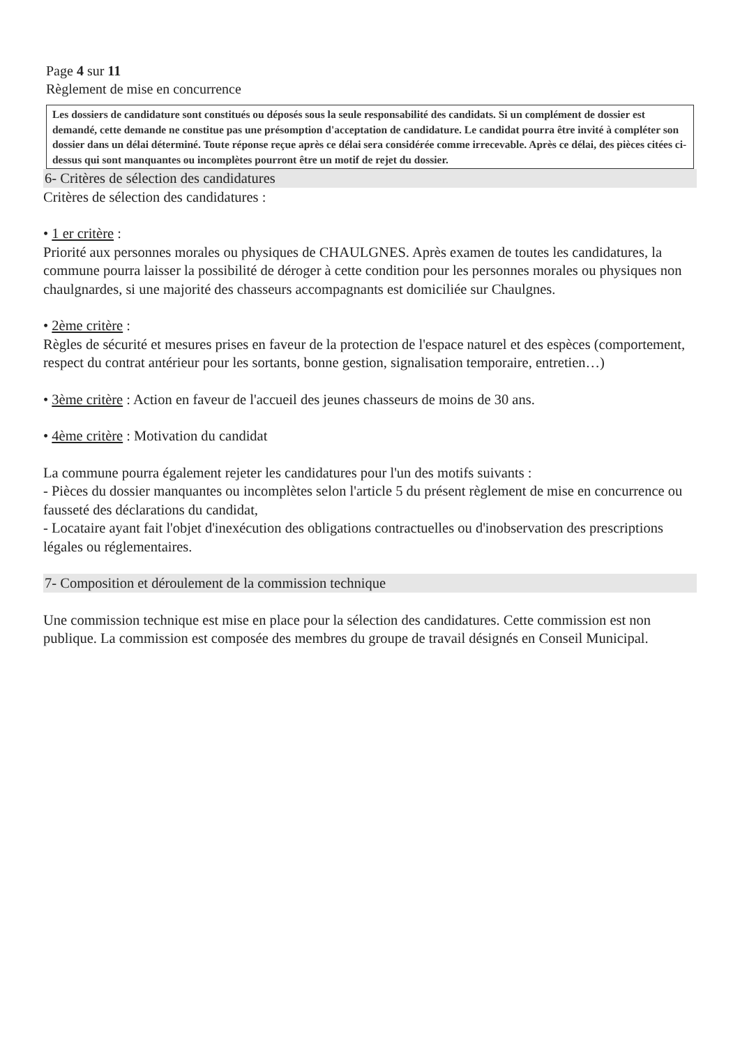Page 4 sur 11
Règlement de mise en concurrence
Les dossiers de candidature sont constitués ou déposés sous la seule responsabilité des candidats. Si un complément de dossier est demandé, cette demande ne constitue pas une présomption d'acceptation de candidature. Le candidat pourra être invité à compléter son dossier dans un délai déterminé. Toute réponse reçue après ce délai sera considérée comme irrecevable. Après ce délai, des pièces citées ci-dessus qui sont manquantes ou incomplètes pourront être un motif de rejet du dossier.
6- Critères de sélection des candidatures
Critères de sélection des candidatures :
• 1 er critère :
Priorité aux personnes morales ou physiques de CHAULGNES. Après examen de toutes les candidatures, la commune pourra laisser la possibilité de déroger à cette condition pour les personnes morales ou physiques non chaulgnardes, si une majorité des chasseurs accompagnants est domiciliée sur Chaulgnes.
• 2ème critère :
Règles de sécurité et mesures prises en faveur de la protection de l'espace naturel et des espèces (comportement, respect du contrat antérieur pour les sortants, bonne gestion, signalisation temporaire, entretien…)
• 3ème critère : Action en faveur de l'accueil des jeunes chasseurs de moins de 30 ans.
• 4ème critère : Motivation du candidat
La commune pourra également rejeter les candidatures pour l'un des motifs suivants :
- Pièces du dossier manquantes ou incomplètes selon l'article 5 du présent règlement de mise en concurrence ou fausseté des déclarations du candidat,
- Locataire ayant fait l'objet d'inexécution des obligations contractuelles ou d'inobservation des prescriptions légales ou réglementaires.
7- Composition et déroulement de la commission technique
Une commission technique est mise en place pour la sélection des candidatures. Cette commission est non publique. La commission est composée des membres du groupe de travail désignés en Conseil Municipal.